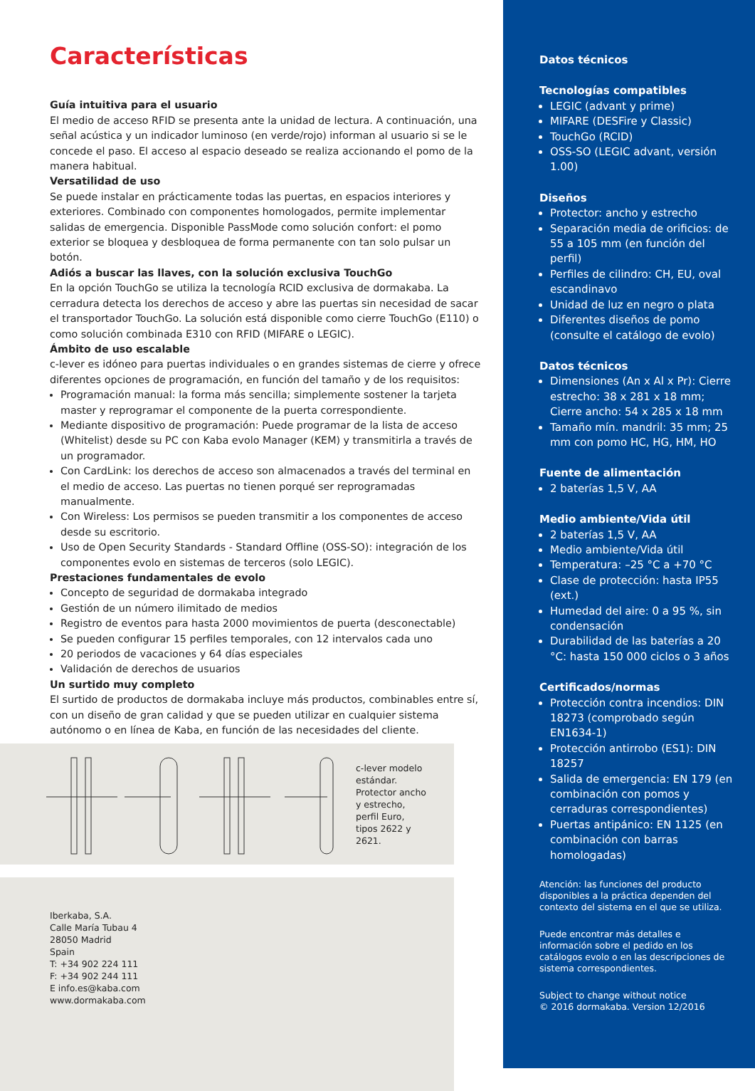Características
Guía intuitiva para el usuario
El medio de acceso RFID se presenta ante la unidad de lectura. A continuación, una señal acústica y un indicador luminoso (en verde/rojo) informan al usuario si se le concede el paso. El acceso al espacio deseado se realiza accionando el pomo de la manera habitual.
Versatilidad de uso
Se puede instalar en prácticamente todas las puertas, en espacios interiores y exteriores. Combinado con componentes homologados, permite implementar salidas de emergencia. Disponible PassMode como solución confort: el pomo exterior se bloquea y desbloquea de forma permanente con tan solo pulsar un botón.
Adiós a buscar las llaves, con la solución exclusiva TouchGo
En la opción TouchGo se utiliza la tecnología RCID exclusiva de dormakaba. La cerradura detecta los derechos de acceso y abre las puertas sin necesidad de sacar el transportador TouchGo. La solución está disponible como cierre TouchGo (E110) o como solución combinada E310 con RFID (MIFARE o LEGIC).
Ámbito de uso escalable
c-lever es idóneo para puertas individuales o en grandes sistemas de cierre y ofrece diferentes opciones de programación, en función del tamaño y de los requisitos:
Programación manual: la forma más sencilla; simplemente sostener la tarjeta master y reprogramar el componente de la puerta correspondiente.
Mediante dispositivo de programación: Puede programar de la lista de acceso (Whitelist) desde su PC con Kaba evolo Manager (KEM) y transmitirla a través de un programador.
Con CardLink: los derechos de acceso son almacenados a través del terminal en el medio de acceso. Las puertas no tienen porqué ser reprogramadas manualmente.
Con Wireless: Los permisos se pueden transmitir a los componentes de acceso desde su escritorio.
Uso de Open Security Standards - Standard Offline (OSS-SO): integración de los componentes evolo en sistemas de terceros (solo LEGIC).
Prestaciones fundamentales de evolo
Concepto de seguridad de dormakaba integrado
Gestión de un número ilimitado de medios
Registro de eventos para hasta 2000 movimientos de puerta (desconectable)
Se pueden configurar 15 perfiles temporales, con 12 intervalos cada uno
20 periodos de vacaciones y 64 días especiales
Validación de derechos de usuarios
Un surtido muy completo
El surtido de productos de dormakaba incluye más productos, combinables entre sí, con un diseño de gran calidad y que se pueden utilizar en cualquier sistema autónomo o en línea de Kaba, en función de las necesidades del cliente.
c-lever modelo estándar. Protector ancho y estrecho, perfil Euro, tipos 2622 y 2621.
Iberkaba, S.A.
Calle María Tubau 4
28050 Madrid
Spain
T: +34 902 224 111
F: +34 902 244 111
E info.es@kaba.com
www.dormakaba.com
Datos técnicos
Tecnologías compatibles
LEGIC (advant y prime)
MIFARE (DESFire y Classic)
TouchGo (RCID)
OSS-SO (LEGIC advant, versión 1.00)
Diseños
Protector: ancho y estrecho
Separación media de orificios: de 55 a 105 mm (en función del perfil)
Perfiles de cilindro: CH, EU, oval escandinavo
Unidad de luz en negro o plata
Diferentes diseños de pomo (consulte el catálogo de evolo)
Datos técnicos
Dimensiones (An x Al x Pr): Cierre estrecho: 38 x 281 x 18 mm; Cierre ancho: 54 x 285 x 18 mm
Tamaño mín. mandril: 35 mm; 25 mm con pomo HC, HG, HM, HO
Fuente de alimentación
2 baterías 1,5 V, AA
Medio ambiente/Vida útil
2 baterías 1,5 V, AA
Medio ambiente/Vida útil
Temperatura: –25 °C a +70 °C
Clase de protección: hasta IP55 (ext.)
Humedad del aire: 0 a 95 %, sin condensación
Durabilidad de las baterías a 20 °C: hasta 150 000 ciclos o 3 años
Certificados/normas
Protección contra incendios: DIN 18273 (comprobado según EN1634-1)
Protección antirrobo (ES1): DIN 18257
Salida de emergencia: EN 179 (en combinación con pomos y cerraduras correspondientes)
Puertas antipánico: EN 1125 (en combinación con barras homologadas)
Atención: las funciones del producto disponibles a la práctica dependen del contexto del sistema en el que se utiliza.
Puede encontrar más detalles e información sobre el pedido en los catálogos evolo o en las descripciones de sistema correspondientes.
Subject to change without notice
© 2016 dormakaba. Version 12/2016